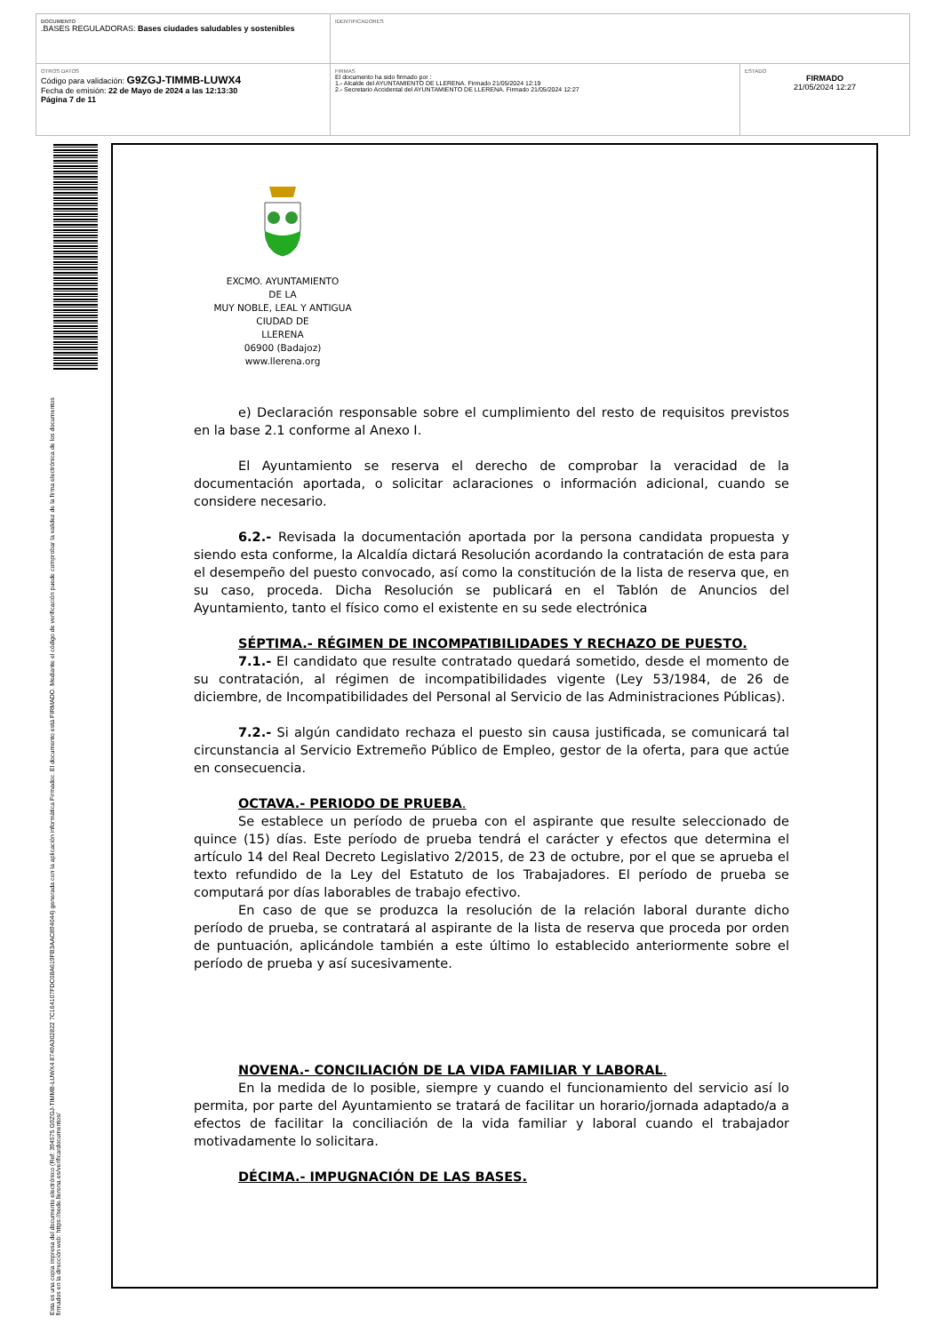| DOCUMENTO .BASES REGULADORAS: Bases ciudades saludables y sostenibles | IDENTIFICADORES | |
| OTROS DATOS Código para validación: G9ZGJ-TIMMB-LUWX4 Fecha de emisión: 22 de Mayo de 2024 a las 12:13:30 Página 7 de 11 | FIRMAS El documento ha sido firmado por : 1.- Alcalde del AYUNTAMIENTO DE LLERENA. Firmado 21/05/2024 12:19 2.- Secretario Accidental del AYUNTAMIENTO DE LLERENA. Firmado 21/05/2024 12:27 | ESTADO FIRMADO 21/05/2024 12:27 |
Esta es una copia impresa del documento electrónico (Ref: 394575 G9ZGJ-TIMMB-LUWX4 8749A302822 7C164107FDC08A619FB3AAC894044) generada con la aplicación informática Firmadoc. El documento está FIRMADO. Mediante el código de verificación puede comprobar la validez de la firma electrónica de los documentos firmados en la dirección web: https://sede.llerena.es/verificardocumentos/
EXCMO. AYUNTAMIENTO
DE LA
MUY NOBLE, LEAL Y ANTIGUA
CIUDAD DE
LLERENA
06900 (Badajoz)
www.llerena.org
e) Declaración responsable sobre el cumplimiento del resto de requisitos previstos en la base 2.1 conforme al Anexo I.
El Ayuntamiento se reserva el derecho de comprobar la veracidad de la documentación aportada, o solicitar aclaraciones o información adicional, cuando se considere necesario.
6.2.- Revisada la documentación aportada por la persona candidata propuesta y siendo esta conforme, la Alcaldía dictará Resolución acordando la contratación de esta para el desempeño del puesto convocado, así como la constitución de la lista de reserva que, en su caso, proceda. Dicha Resolución se publicará en el Tablón de Anuncios del Ayuntamiento, tanto el físico como el existente en su sede electrónica
SÉPTIMA.- RÉGIMEN DE INCOMPATIBILIDADES Y RECHAZO DE PUESTO.
7.1.- El candidato que resulte contratado quedará sometido, desde el momento de su contratación, al régimen de incompatibilidades vigente (Ley 53/1984, de 26 de diciembre, de Incompatibilidades del Personal al Servicio de las Administraciones Públicas).
7.2.- Si algún candidato rechaza el puesto sin causa justificada, se comunicará tal circunstancia al Servicio Extremeño Público de Empleo, gestor de la oferta, para que actúe en consecuencia.
OCTAVA.- PERIODO DE PRUEBA.
Se establece un período de prueba con el aspirante que resulte seleccionado de quince (15) días. Este período de prueba tendrá el carácter y efectos que determina el artículo 14 del Real Decreto Legislativo 2/2015, de 23 de octubre, por el que se aprueba el texto refundido de la Ley del Estatuto de los Trabajadores. El período de prueba se computará por días laborables de trabajo efectivo.
En caso de que se produzca la resolución de la relación laboral durante dicho período de prueba, se contratará al aspirante de la lista de reserva que proceda por orden de puntuación, aplicándole también a este último lo establecido anteriormente sobre el período de prueba y así sucesivamente.
NOVENA.- CONCILIACIÓN DE LA VIDA FAMILIAR Y LABORAL.
En la medida de lo posible, siempre y cuando el funcionamiento del servicio así lo permita, por parte del Ayuntamiento se tratará de facilitar un horario/jornada adaptado/a a efectos de facilitar la conciliación de la vida familiar y laboral cuando el trabajador motivadamente lo solicitara.
DÉCIMA.- IMPUGNACIÓN DE LAS BASES.